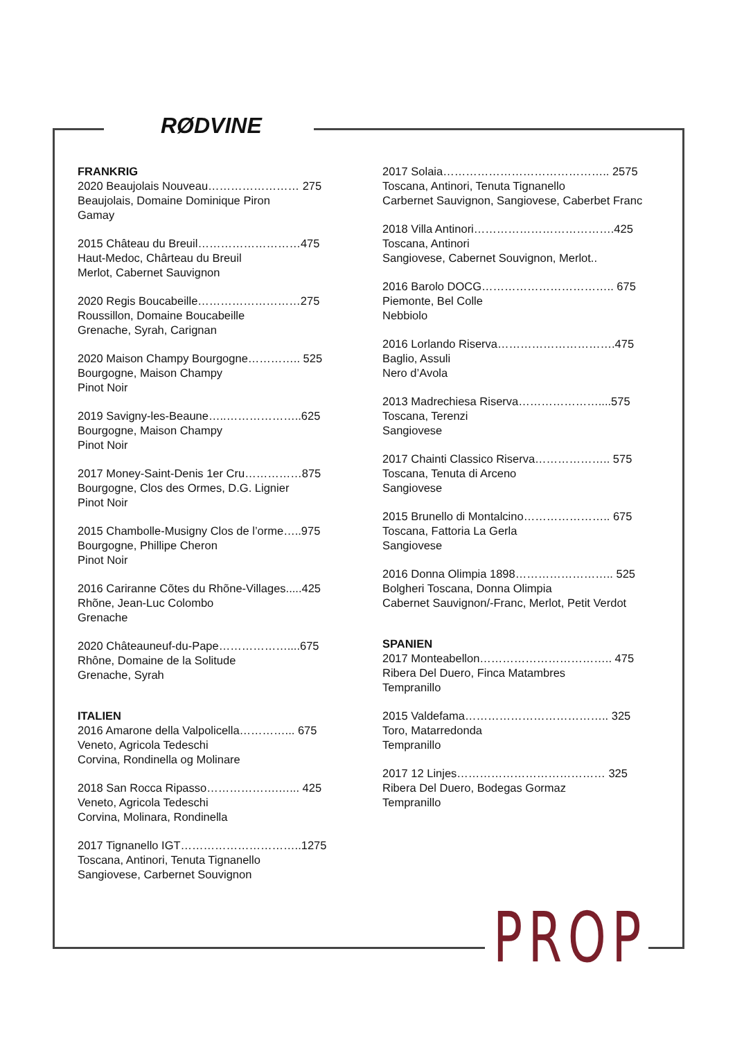RØDVINE
FRANKRIG
2020 Beaujolais Nouveau…………………… 275
Beaujolais, Domaine Dominique Piron
Gamay
2015 Château du Breuil………………………475
Haut-Medoc, Chârteau du Breuil
Merlot, Cabernet Sauvignon
2020 Regis Boucabeille………………………275
Roussillon, Domaine Boucabeille
Grenache, Syrah, Carignan
2020 Maison Champy Bourgogne………….. 525
Bourgogne, Maison Champy
Pinot Noir
2019 Savigny-les-Beaune…..………………..625
Bourgogne, Maison Champy
Pinot Noir
2017 Money-Saint-Denis 1er Cru……………875
Bourgogne, Clos des Ormes, D.G. Lignier
Pinot Noir
2015 Chambolle-Musigny Clos de l’orme…..975
Bourgogne, Phillipe Cheron
Pinot Noir
2016 Cariranne Cõtes du Rhõne-Villages.....425
Rhõne, Jean-Luc Colombo
Grenache
2020 Châteauneuf-du-Pape………………....675
Rhône, Domaine de la Solitude
Grenache, Syrah
ITALIEN
2016 Amarone della Valpolicella…………... 675
Veneto, Agricola Tedeschi
Corvina, Rondinella og Molinare
2018 San Rocca Ripasso……………….…... 425
Veneto, Agricola Tedeschi
Corvina, Molinara, Rondinella
2017 Tignanello IGT…………………………..1275
Toscana, Antinori, Tenuta Tignanello
Sangiovese, Carbernet Souvignon
2017 Solaia…………………………………….. 2575
Toscana, Antinori, Tenuta Tignanello
Carbernet Sauvignon, Sangiovese, Caberbet Franc
2018 Villa Antinori……………………………….425
Toscana, Antinori
Sangiovese, Cabernet Souvignon, Merlot..
2016 Barolo DOCG…………………………….. 675
Piemonte, Bel Colle
Nebbiolo
2016 Lorlando Riserva………………………….475
Baglio, Assuli
Nero d’Avola
2013 Madrechiesa Riserva…………………....575
Toscana, Terenzi
Sangiovese
2017 Chainti Classico Riserva……………….. 575
Toscana, Tenuta di Arceno
Sangiovese
2015 Brunello di Montalcino………………….. 675
Toscana, Fattoria La Gerla
Sangiovese
2016 Donna Olimpia 1898…………………….. 525
Bolgheri Toscana, Donna Olimpia
Cabernet Sauvignon/-Franc, Merlot, Petit Verdot
SPANIEN
2017 Monteabellon…………………………….. 475
Ribera Del Duero, Finca Matambres
Tempranillo
2015 Valdefama……………………………….. 325
Toro, Matarredonda
Tempranillo
2017 12 Linjes………………………………… 325
Ribera Del Duero, Bodegas Gormaz
Tempranillo
PROP